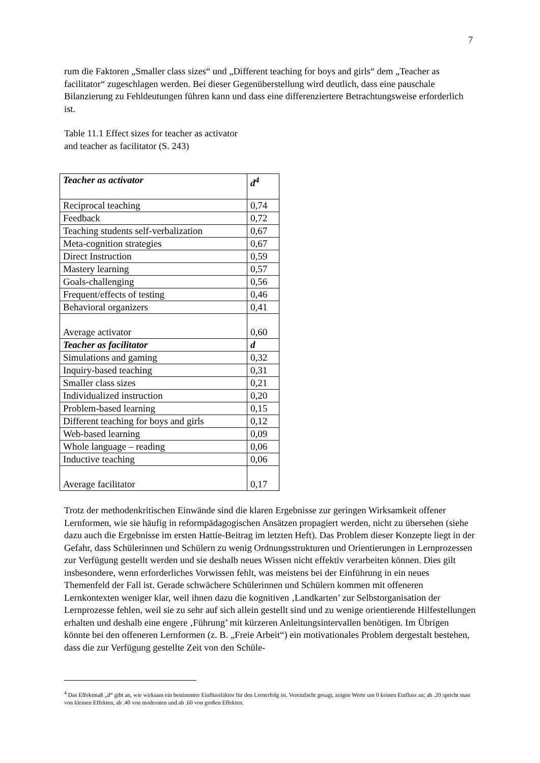7
rum die Faktoren „Smaller class sizes“ und „Different teaching for boys and girls“ dem „Teacher as facilitator“ zugeschlagen werden. Bei dieser Gegenüberstellung wird deutlich, dass eine pauschale Bilanzierung zu Fehldeutungen führen kann und dass eine differenziertere Betrachtungsweise erforderlich ist.
Table 11.1 Effect sizes for teacher as activator
and teacher as facilitator (S. 243)
| Teacher as activator | d<sup>4</sup> |
| Reciprocal teaching | 0,74 |
| Feedback | 0,72 |
| Teaching students self-verbalization | 0,67 |
| Meta-cognition strategies | 0,67 |
| Direct Instruction | 0,59 |
| Mastery learning | 0,57 |
| Goals-challenging | 0,56 |
| Frequent/effects of testing | 0,46 |
| Behavioral organizers | 0,41 |
| Average activator | 0,60 |
| Teacher as facilitator | d |
| Simulations and gaming | 0,32 |
| Inquiry-based teaching | 0,31 |
| Smaller class sizes | 0,21 |
| Individualized instruction | 0,20 |
| Problem-based learning | 0,15 |
| Different teaching for boys and girls | 0,12 |
| Web-based learning | 0,09 |
| Whole language – reading | 0,06 |
| Inductive teaching | 0,06 |
| Average facilitator | 0,17 |
Trotz der methodenkritischen Einwände sind die klaren Ergebnisse zur geringen Wirksamkeit offener Lernformen, wie sie häufig in reformpädagogischen Ansätzen propagiert werden, nicht zu übersehen (siehe dazu auch die Ergebnisse im ersten Hattie-Beitrag im letzten Heft). Das Problem dieser Konzepte liegt in der Gefahr, dass Schülerinnen und Schülern zu wenig Ordnungsstrukturen und Orientierungen in Lernprozessen zur Verfügung gestellt werden und sie deshalb neues Wissen nicht effektiv verarbeiten können. Dies gilt insbesondere, wenn erforderliches Vorwissen fehlt, was meistens bei der Einführung in ein neues Themenfeld der Fall ist. Gerade schwächere Schülerinnen und Schülern kommen mit offeneren Lernkontexten weniger klar, weil ihnen dazu die kognitiven ‚Landkarten’ zur Selbstorganisation der Lernprozesse fehlen, weil sie zu sehr auf sich allein gestellt sind und zu wenige orientierende Hilfestellungen erhalten und deshalb eine engere ‚Führung’ mit kürzeren Anleitungsintervallen benötigen. Im Übrigen könnte bei den offeneren Lernformen (z. B. „Freie Arbeit“) ein motivationales Problem dergestalt bestehen, dass die zur Verfügung gestellte Zeit von den Schüle-
<sup>4</sup> Das Effektmaß „d“ gibt an, wie wirksam ein bestimmter Einflussfaktor für den Lernerfolg ist. Vereinfacht gesagt, zeigen Werte um 0 keinen Einfluss an; ab .20 spricht man von kleinen Effekten, ab .40 von moderaten und ab .60 von großen Effekten.